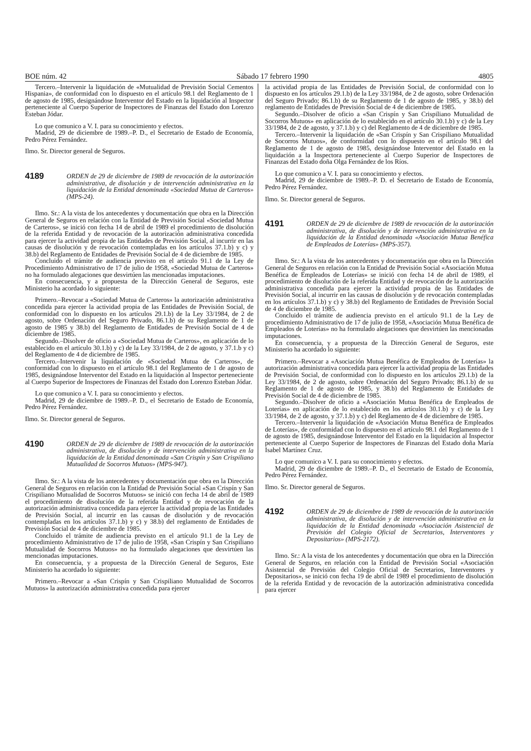BOE núm. 42 Sábado 17 febrero 1990 4805
Tercero.–Intervenir la liquidación de «Mutualidad de Previsión Social Cementos Hispania», de conformidad con lo dispuesto en el artículo 98.1 del Reglamento de 1 de agosto de 1985, designándose Interventor del Estado en la liquidación al Inspector perteneciente al Cuerpo Superior de Inspectores de Finanzas del Estado don Lorenzo Esteban Jódar.
Lo que comunico a V. I. para su conocimiento y efectos.
Madrid, 29 de diciembre de 1989.–P. D., el Secretario de Estado de Economía, Pedro Pérez Fernández.
Ilmo. Sr. Director general de Seguros.
4189 ORDEN de 29 de diciembre de 1989 de revocación de la autorización administrativa, de disolución y de intervención administrativa en la liquidación de la Entidad denominada «Sociedad Mutua de Carteros» (MPS-24).
Ilmo. Sr.: A la vista de los antecedentes y documentación que obra en la Dirección General de Seguros en relación con la Entidad de Previsión Social «Sociedad Mutua de Carteros», se inició con fecha 14 de abril de 1989 el procedimiento de disolución de la referida Entidad y de revocación de la autorización administrativa concedida para ejercer la actividad propia de las Entidades de Previsión Social, al incurrir en las causas de disolución y de revocación contempladas en los artículos 37.1.b) y c) y 38.b) del Reglamento de Entidades de Previsión Social de 4 de diciembre de 1985.
Concluido el trámite de audiencia previsto en el artículo 91.1 de la Ley de Procedimiento Administrativo de 17 de julio de 1958, «Sociedad Mutua de Carteros» no ha formulado alegaciones que desvirtúen las mencionadas imputaciones.
En consecuencia, y a propuesta de la Dirección General de Seguros, este Ministerio ha acordado lo siguiente:
Primero.–Revocar a «Sociedad Mutua de Carteros» la autorización administrativa concedida para ejercer la actividad propia de las Entidades de Previsión Social, de conformidad con lo dispuesto en los artículos 29.1.b) de la Ley 33/1984, de 2 de agosto, sobre Ordenación del Seguro Privado, 86.1.b) de su Reglamento de 1 de agosto de 1985 y 38.b) del Reglamento de Entidades de Previsión Social de 4 de diciembre de 1985.
Segundo.–Disolver de oficio a «Sociedad Mutua de Carteros», en aplicación de lo establecido en el artículo 30.1.b) y c) de la Ley 33/1984, de 2 de agosto, y 37.1.b y c) del Reglamento de 4 de diciembre de 1985.
Tercero.–Intervenir la liquidación de «Sociedad Mutua de Carteros», de conformidad con lo dispuesto en el artículo 98.1 del Reglamento de 1 de agosto de 1985, designándose Interventor del Estado en la liquidación al Inspector perteneciente al Cuerpo Superior de Inspectores de Finanzas del Estado don Lorenzo Esteban Jódar.
Lo que comunico a V. I. para su conocimiento y efectos.
Madrid, 29 de diciembre de 1989.–P. D., el Secretario de Estado de Economía, Pedro Pérez Fernández.
Ilmo. Sr. Director general de Seguros.
4190 ORDEN de 29 de diciembre de 1989 de revocación de la autorización administrativa, de disolución y de intervención administrativa en la liquidación de la Entidad denominada «San Crispín y San Crispiliano Mutualidad de Socorros Mutuos» (MPS-947).
Ilmo. Sr.: A la vista de los antecedentes y documentación que obra en la Dirección General de Seguros en relación con la Entidad de Previsión Social «San Crispín y San Crispiliano Mutualidad de Socorros Mutuos» se inició con fecha 14 de abril de 1989 el procedimiento de disolución de la referida Entidad y de revocación de la autorización administrativa concedida para ejercer la actividad propia de las Entidades de Previsión Social, al incurrir en las causas de disolución y de revocación contempladas en los artículos 37.1.b) y c) y 38.b) del reglamento de Entidades de Previsión Social de 4 de diciembre de 1985.
Concluido el trámite de audiencia previsto en el artículo 91.1 de la Ley de procedimiento Administrativo de 17 de julio de 1958, «San Crispín y San Crispiliano Mutualidad de Socorros Mutuos» no ha formulado alegaciones que desvirtúen las mencionadas imputaciones.
En consecuencia, y a propuesta de la Dirección General de Seguros, Este Ministerio ha acordado lo siguiente:
Primero.–Revocar a «San Crispín y San Crispiliano Mutualidad de Socorros Mutuos» la autorización administrativa concedida para ejercer
la actividad propia de las Entidades de Previsión Social, de conformidad con lo dispuesto en los artículos 29.1.b) de la Ley 33/1984, de 2 de agosto, sobre Ordenación del Seguro Privado; 86.1.b) de su Reglamento de 1 de agosto de 1985, y 38.b) del reglamento de Entidades de Previsión Social de 4 de diciembre de 1985.
Segundo.–Disolver de oficio a «San Crispín y San Crispiliano Mutualidad de Socorros Mutuos» en aplicación de lo establecido en el artículo 30.1.b) y c) de la Ley 33/1984, de 2 de agosto, y 37.1.b) y c) del Reglamento de 4 de diciembre de 1985.
Tercero.–Intervenir la liquidación de «San Crispín y San Crispiliano Mutualidad de Socorros Mutuos», de conformidad con lo dispuesto en el artículo 98.1 del Reglamento de 1 de agosto de 1985, designándose Interventor del Estado en la liquidación a la Inspectora perteneciente al Cuerpo Superior de Inspectores de Finanzas del Estado doña Olga Fernández de los Ríos.
Lo que comunico a V. I. para su conocimiento y efectos.
Madrid, 29 de diciembre de 1989.–P. D. el Secretario de Estado de Economía, Pedro Pérez Fernández.
Ilmo. Sr. Director general de Seguros.
4191 ORDEN de 29 de diciembre de 1989 de revocación de la autorización administrativa, de disolución y de intervención administrativa en la liquidación de la Entidad denominada «Asociación Mutua Benéfica de Empleados de Loterías» (MPS-357).
Ilmo. Sr.: A la vista de los antecedentes y documentación que obra en la Dirección General de Seguros en relación con la Entidad de Previsión Social «Asociación Mutua Benéfica de Empleados de Loterías» se inició con fecha 14 de abril de 1989, el procedimiento de disolución de la referida Entidad y de revocación de la autorización administrativa concedida para ejercer la actividad propia de las Entidades de Previsión Social, al incurrir en las causas de disolución y de revocación contempladas en los artículos 37.1.b) y c) y 38.b) del Reglamento de Entidades de Previsión Social de 4 de diciembre de 1985.
Concluido el trámite de audiencia previsto en el artículo 91.1 de la Ley de procedimiento Administrativo de 17 de julio de 1958, «Asociación Mutua Benéfica de Empleados de Loterías» no ha formulado alegaciones que desvirtúen las mencionadas imputaciones.
En consecuencia, y a propuesta de la Dirección General de Seguros, este Ministerio ha acordado lo siguiente:
Primero.–Revocar a «Asociación Mutua Benéfica de Empleados de Loterías» la autorización administrativa concedida para ejercer la actividad propia de las Entidades de Previsión Social, de conformidad con lo dispuesto en los artículos 29.1.b) de la Ley 33/1984, de 2 de agosto, sobre Ordenación del Seguro Privado; 86.1.b) de su Reglamento de 1 de agosto de 1985, y 38.b) del Reglamento de Entidades de Previsión Social de 4 de diciembre de 1985.
Segundo.–Disolver de oficio a «Asociación Mutua Benéfica de Empleados de Loterías» en aplicación de lo establecido en los artículos 30.1.b) y c) de la Ley 33/1984, de 2 de agosto, y 37.1.b) y c) del Reglamento de 4 de diciembre de 1985.
Tercero.–Intervenir la liquidación de «Asociación Mutua Benéfica de Empleados de Loterías», de conformidad con lo dispuesto en el artículo 98.1 del Reglamento de 1 de agosto de 1985, designándose Interventor del Estado en la liquidación al Inspector perteneciente al Cuerpo Superior de Inspectores de Finanzas del Estado doña María Isabel Martínez Cruz.
Lo que comunico a V. I. para su conocimiento y efectos.
Madrid, 29 de diciembre de 1989.–P. D., el Secretario de Estado de Economía, Pedro Pérez Fernández.
Ilmo. Sr. Director general de Seguros.
4192 ORDEN de 29 de diciembre de 1989 de revocación de la autorización administrativa, de disolución y de intervención administrativa en la liquidación de la Entidad denominada «Asociación Asistencial de Previsión del Colegio Oficial de Secretarios, Interventores y Depositarios» (MPS-2172).
Ilmo. Sr.: A la vista de los antecedentes y documentación que obra en la Dirección General de Seguros, en relación con la Entidad de Previsión Social «Asociación Asistencial de Previsión del Colegio Oficial de Secretarios, Interventores y Depositarios», se inició con fecha 19 de abril de 1989 el procedimiento de disolución de la referida Entidad y de revocación de la autorización administrativa concedida para ejercer